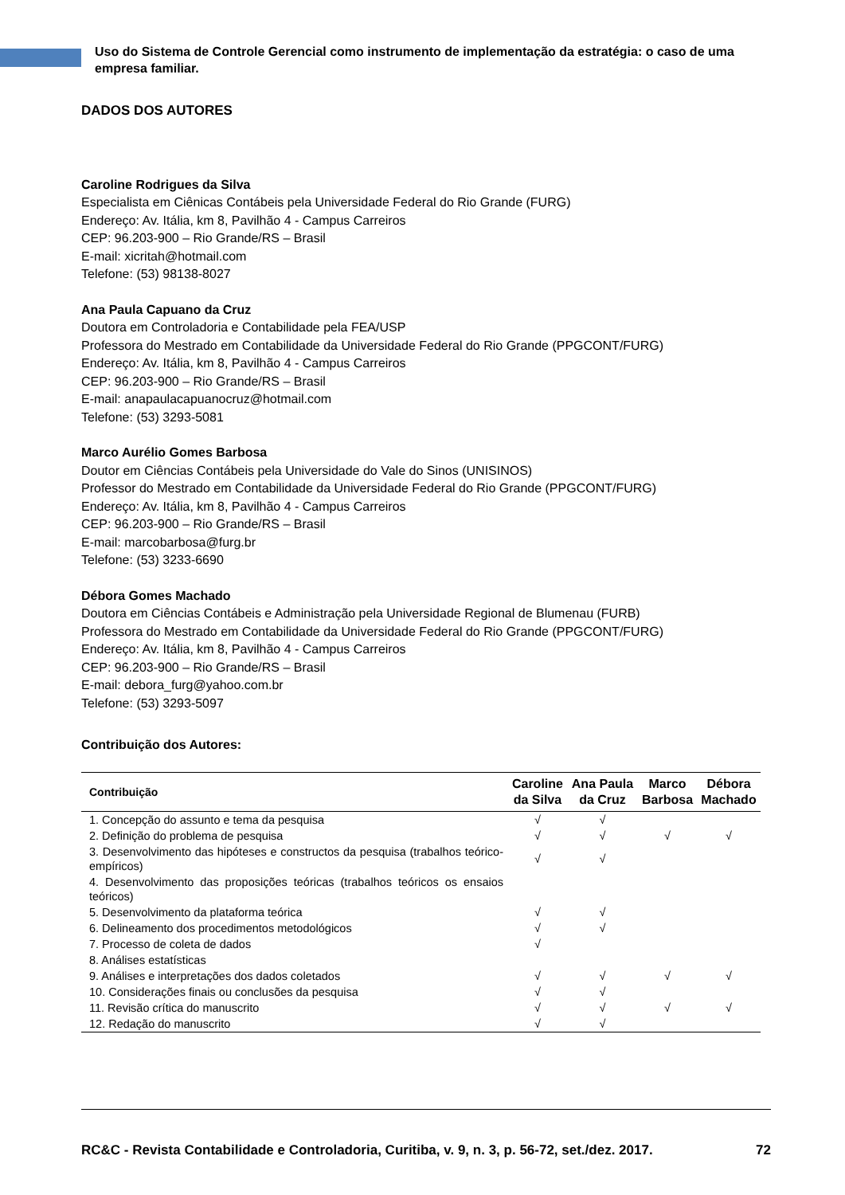Uso do Sistema de Controle Gerencial como instrumento de implementação da estratégia: o caso de uma empresa familiar.
DADOS DOS AUTORES
Caroline Rodrigues da Silva
Especialista em Ciênicas Contábeis pela Universidade Federal do Rio Grande (FURG)
Endereço: Av. Itália, km 8, Pavilhão 4 - Campus Carreiros
CEP: 96.203-900 – Rio Grande/RS – Brasil
E-mail: xicritah@hotmail.com
Telefone: (53) 98138-8027
Ana Paula Capuano da Cruz
Doutora em Controladoria e Contabilidade pela FEA/USP
Professora do Mestrado em Contabilidade da Universidade Federal do Rio Grande (PPGCONT/FURG)
Endereço: Av. Itália, km 8, Pavilhão 4 - Campus Carreiros
CEP: 96.203-900 – Rio Grande/RS – Brasil
E-mail: anapaulacapuanocruz@hotmail.com
Telefone: (53) 3293-5081
Marco Aurélio Gomes Barbosa
Doutor em Ciências Contábeis pela Universidade do Vale do Sinos (UNISINOS)
Professor do Mestrado em Contabilidade da Universidade Federal do Rio Grande (PPGCONT/FURG)
Endereço: Av. Itália, km 8, Pavilhão 4 - Campus Carreiros
CEP: 96.203-900 – Rio Grande/RS – Brasil
E-mail: marcobarbosa@furg.br
Telefone: (53) 3233-6690
Débora Gomes Machado
Doutora em Ciências Contábeis e Administração pela Universidade Regional de Blumenau (FURB)
Professora do Mestrado em Contabilidade da Universidade Federal do Rio Grande (PPGCONT/FURG)
Endereço: Av. Itália, km 8, Pavilhão 4 - Campus Carreiros
CEP: 96.203-900 – Rio Grande/RS – Brasil
E-mail: debora_furg@yahoo.com.br
Telefone: (53) 3293-5097
Contribuição dos Autores:
| Contribuição | Caroline da Silva | Ana Paula da Cruz | Marco Barbosa | Débora Machado |
| --- | --- | --- | --- | --- |
| 1. Concepção do assunto e tema da pesquisa | √ | √ | | |
| 2. Definição do problema de pesquisa | √ | √ | √ | √ |
| 3. Desenvolvimento das hipóteses e constructos da pesquisa (trabalhos teórico-empíricos) | √ | √ | | |
| 4. Desenvolvimento das proposições teóricas (trabalhos teóricos os ensaios teóricos) | | | | |
| 5. Desenvolvimento da plataforma teórica | √ | √ | | |
| 6. Delineamento dos procedimentos metodológicos | √ | √ | | |
| 7. Processo de coleta de dados | √ | | | |
| 8. Análises estatísticas | | | | |
| 9. Análises e interpretações dos dados coletados | √ | √ | √ | √ |
| 10. Considerações finais ou conclusões da pesquisa | √ | √ | | |
| 11. Revisão crítica do manuscrito | √ | √ | √ | √ |
| 12. Redação do manuscrito | √ | √ | | |
RC&C - Revista Contabilidade e Controladoria, Curitiba, v. 9, n. 3, p. 56-72, set./dez. 2017. 72